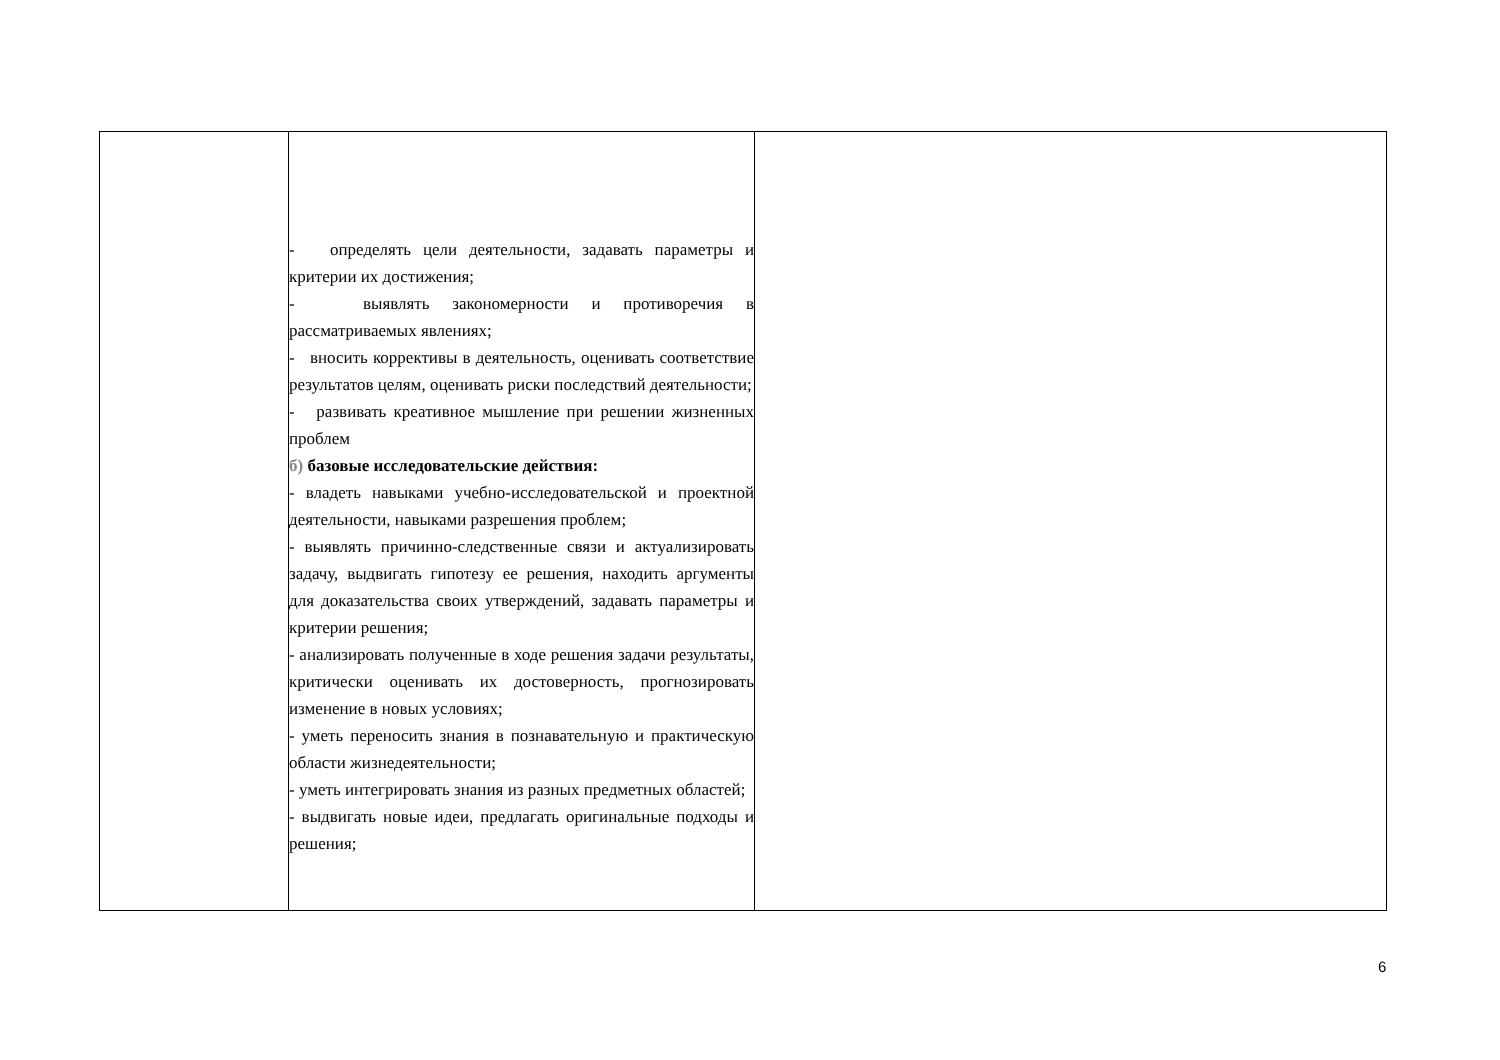| | - определять цели деятельности, задавать параметры и критерии их достижения; - выявлять закономерности и противоречия в рассматриваемых явлениях; - вносить коррективы в деятельность, оценивать соответствие результатов целям, оценивать риски последствий деятельности; - развивать креативное мышление при решении жизненных проблем б) базовые исследовательские действия: - владеть навыками учебно-исследовательской и проектной деятельности, навыками разрешения проблем; - выявлять причинно-следственные связи и актуализировать задачу, выдвигать гипотезу ее решения, находить аргументы для доказательства своих утверждений, задавать параметры и критерии решения; - анализировать полученные в ходе решения задачи результаты, критически оценивать их достоверность, прогнозировать изменение в новых условиях; - уметь переносить знания в познавательную и практическую области жизнедеятельности; - уметь интегрировать знания из разных предметных областей; - выдвигать новые идеи, предлагать оригинальные подходы и решения; | |
6